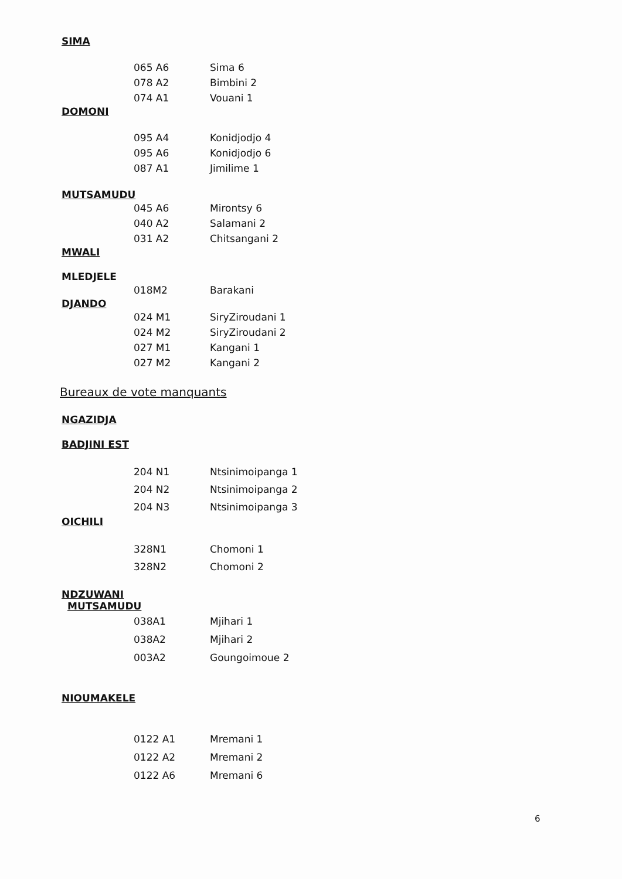SIMA
065 A6 Sima 6
078 A2 Bimbini 2
074 A1 Vouani 1
DOMONI
095 A4 Konidjodjo 4
095 A6 Konidjodjo 6
087 A1 Jimilime 1
MUTSAMUDU
045 A6 Mirontsy 6
040 A2 Salamani 2
031 A2 Chitsangani 2
MWALI
MLEDJELE
018M2 Barakani
DJANDO
024 M1 SiryZiroudani 1
024 M2 SiryZiroudani 2
027 M1 Kangani 1
027 M2 Kangani 2
Bureaux de vote manquants
NGAZIDJA
BADJINI EST
204 N1 Ntsinimoipanga 1
204 N2 Ntsinimoipanga 2
204 N3 Ntsinimoipanga 3
OICHILI
328N1 Chomoni 1
328N2 Chomoni 2
NDZUWANI
MUTSAMUDU
038A1 Mjihari 1
038A2 Mjihari 2
003A2 Goungoimoue 2
NIOUMAKELE
0122 A1 Mremani 1
0122 A2 Mremani 2
0122 A6 Mremani 6
6